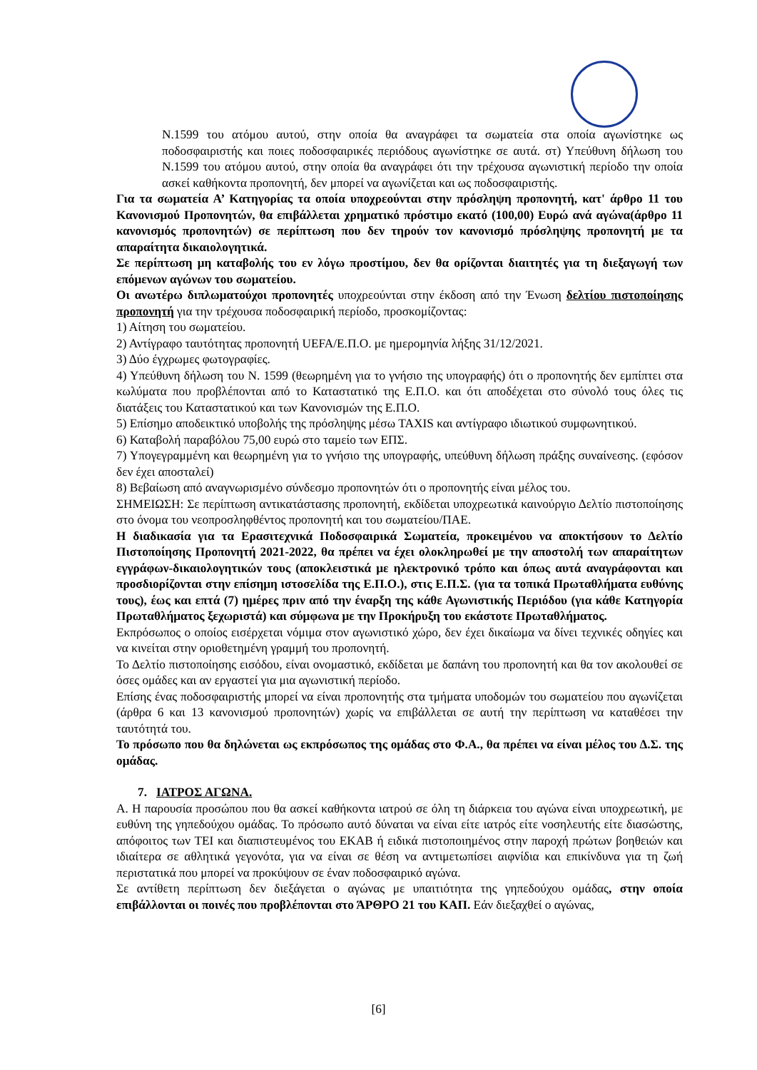Ν.1599 του ατόμου αυτού, στην οποία θα αναγράφει τα σωματεία στα οποία αγωνίστηκε ως ποδοσφαιριστής και ποιες ποδοσφαιρικές περιόδους αγωνίστηκε σε αυτά. στ) Υπεύθυνη δήλωση του Ν.1599 του ατόμου αυτού, στην οποία θα αναγράφει ότι την τρέχουσα αγωνιστική περίοδο την οποία ασκεί καθήκοντα προπονητή, δεν μπορεί να αγωνίζεται και ως ποδοσφαιριστής.
Για τα σωματεία Α’ Κατηγορίας τα οποία υποχρεούνται στην πρόσληψη προπονητή, κατ' άρθρο 11 του Κανονισμού Προπονητών, θα επιβάλλεται χρηματικό πρόστιμο εκατό (100,00) Ευρώ ανά αγώνα(άρθρο 11 κανονισμός προπονητών) σε περίπτωση που δεν τηρούν τον κανονισμό πρόσληψης προπονητή με τα απαραίτητα δικαιολογητικά.
Σε περίπτωση μη καταβολής του εν λόγω προστίμου, δεν θα ορίζονται διαιτητές για τη διεξαγωγή των επόμενων αγώνων του σωματείου.
Οι ανωτέρω διπλωματούχοι προπονητές υποχρεούνται στην έκδοση από την Ένωση δελτίου πιστοποίησης προπονητή για την τρέχουσα ποδοσφαιρική περίοδο, προσκομίζοντας:
1) Αίτηση του σωματείου.
2) Αντίγραφο ταυτότητας προπονητή UEFA/Ε.Π.Ο. με ημερομηνία λήξης 31/12/2021.
3) Δύο έγχρωμες φωτογραφίες.
4) Υπεύθυνη δήλωση του Ν. 1599 (θεωρημένη για το γνήσιο της υπογραφής) ότι ο προπονητής δεν εμπίπτει στα κωλύματα που προβλέπονται από το Καταστατικό της Ε.Π.Ο. και ότι αποδέχεται στο σύνολό τους όλες τις διατάξεις του Καταστατικού και των Κανονισμών της Ε.Π.Ο.
5) Επίσημο αποδεικτικό υποβολής της πρόσληψης μέσω TAXIS και αντίγραφο ιδιωτικού συμφωνητικού.
6) Καταβολή παραβόλου 75,00 ευρώ στο ταμείο των ΕΠΣ.
7) Υπογεγραμμένη και θεωρημένη για το γνήσιο της υπογραφής, υπεύθυνη δήλωση πράξης συναίνεσης. (εφόσον δεν έχει αποσταλεί)
8) Βεβαίωση από αναγνωρισμένο σύνδεσμο προπονητών ότι ο προπονητής είναι μέλος του.
ΣΗΜΕΙΩΣΗ: Σε περίπτωση αντικατάστασης προπονητή, εκδίδεται υποχρεωτικά καινούργιο Δελτίο πιστοποίησης στο όνομα του νεοπροσληφθέντος προπονητή και του σωματείου/ΠΑΕ.
Η διαδικασία για τα Ερασιτεχνικά Ποδοσφαιρικά Σωματεία, προκειμένου να αποκτήσουν το Δελτίο Πιστοποίησης Προπονητή 2021-2022, θα πρέπει να έχει ολοκληρωθεί με την αποστολή των απαραίτητων εγγράφων-δικαιολογητικών τους (αποκλειστικά με ηλεκτρονικό τρόπο και όπως αυτά αναγράφονται και προσδιορίζονται στην επίσημη ιστοσελίδα της Ε.Π.Ο.), στις Ε.Π.Σ. (για τα τοπικά Πρωταθλήματα ευθύνης τους), έως και επτά (7) ημέρες πριν από την έναρξη της κάθε Αγωνιστικής Περιόδου (για κάθε Κατηγορία Πρωταθλήματος ξεχωριστά) και σύμφωνα με την Προκήρυξη του εκάστοτε Πρωταθλήματος.
Εκπρόσωπος ο οποίος εισέρχεται νόμιμα στον αγωνιστικό χώρο, δεν έχει δικαίωμα να δίνει τεχνικές οδηγίες και να κινείται στην οριοθετημένη γραμμή του προπονητή.
Το Δελτίο πιστοποίησης εισόδου, είναι ονομαστικό, εκδίδεται με δαπάνη του προπονητή και θα τον ακολουθεί σε όσες ομάδες και αν εργαστεί για μια αγωνιστική περίοδο.
Επίσης ένας ποδοσφαιριστής μπορεί να είναι προπονητής στα τμήματα υποδομών του σωματείου που αγωνίζεται (άρθρα 6 και 13 κανονισμού προπονητών) χωρίς να επιβάλλεται σε αυτή την περίπτωση να καταθέσει την ταυτότητά του.
Το πρόσωπο που θα δηλώνεται ως εκπρόσωπος της ομάδας στο Φ.Α., θα πρέπει να είναι μέλος του Δ.Σ. της ομάδας.
7. ΙΑΤΡΟΣ ΑΓΩΝΑ.
Α. Η παρουσία προσώπου που θα ασκεί καθήκοντα ιατρού σε όλη τη διάρκεια του αγώνα είναι υποχρεωτική, με ευθύνη της γηπεδούχου ομάδας. Το πρόσωπο αυτό δύναται να είναι είτε ιατρός είτε νοσηλευτής είτε διασώστης, απόφοιτος των ΤΕΙ και διαπιστευμένος του ΕΚΑΒ ή ειδικά πιστοποιημένος στην παροχή πρώτων βοηθειών και ιδιαίτερα σε αθλητικά γεγονότα, για να είναι σε θέση να αντιμετωπίσει αιφνίδια και επικίνδυνα για τη ζωή περιστατικά που μπορεί να προκύψουν σε έναν ποδοσφαιρικό αγώνα.
Σε αντίθετη περίπτωση δεν διεξάγεται ο αγώνας με υπαιτιότητα της γηπεδούχου ομάδας, στην οποία επιβάλλονται οι ποινές που προβλέπονται στο ΆΡΘΡΟ 21 του ΚΑΠ. Εάν διεξαχθεί ο αγώνας,
[6]